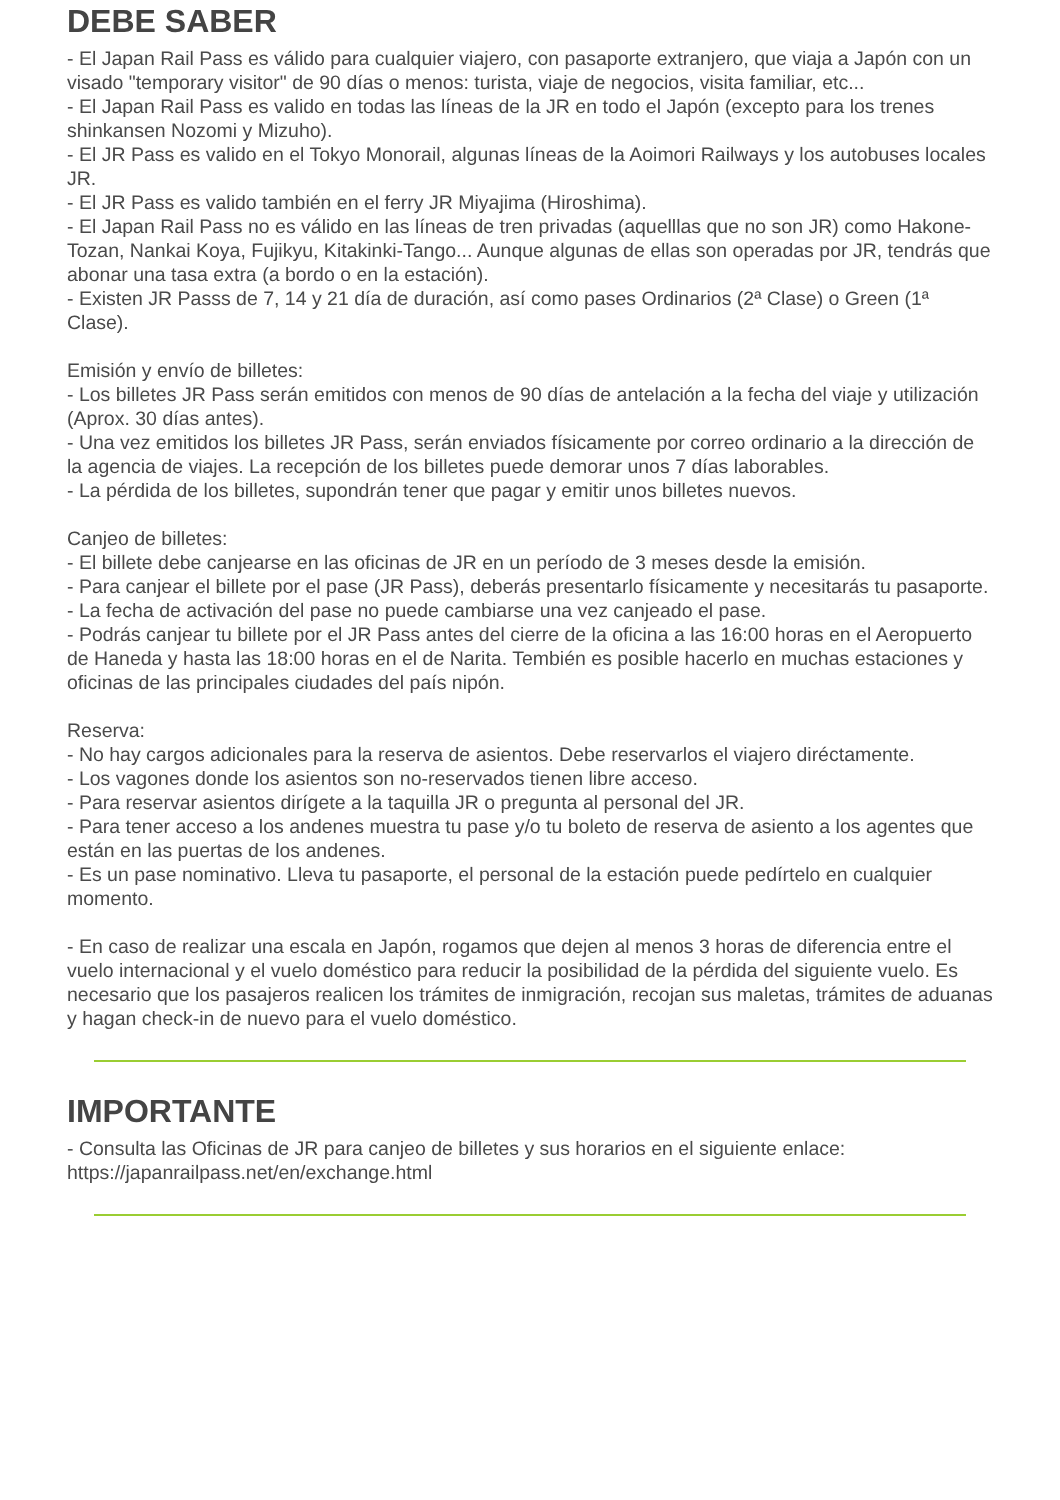DEBE SABER
- El Japan Rail Pass es válido para cualquier viajero, con pasaporte extranjero, que viaja a Japón con un visado "temporary visitor" de 90 días o menos: turista, viaje de negocios, visita familiar, etc...
- El Japan Rail Pass es valido en todas las líneas de la JR en todo el Japón (excepto para los trenes shinkansen Nozomi y Mizuho).
- El JR Pass es valido en el Tokyo Monorail, algunas líneas de la Aoimori Railways y los autobuses locales JR.
- El JR Pass es valido también en el ferry JR Miyajima (Hiroshima).
- El Japan Rail Pass no es válido en las líneas de tren privadas (aquelllas que no son JR) como Hakone-Tozan, Nankai Koya, Fujikyu, Kitakinki-Tango... Aunque algunas de ellas son operadas por JR, tendrás que abonar una tasa extra (a bordo o en la estación).
- Existen JR Passs de 7, 14 y 21 día de duración, así como pases Ordinarios (2ª Clase) o Green (1ª Clase).
Emisión y envío de billetes:
- Los billetes JR Pass serán emitidos con menos de 90 días de antelación a la fecha del viaje y utilización (Aprox. 30 días antes).
- Una vez emitidos los billetes JR Pass, serán enviados físicamente por correo ordinario a la dirección de la agencia de viajes. La recepción de los billetes puede demorar unos 7 días laborables.
- La pérdida de los billetes, supondrán tener que pagar y emitir unos billetes nuevos.
Canjeo de billetes:
- El billete debe canjearse en las oficinas de JR en un período de 3 meses desde la emisión.
- Para canjear el billete por el pase (JR Pass), deberás presentarlo físicamente y necesitarás tu pasaporte.
- La fecha de activación del pase no puede cambiarse una vez canjeado el pase.
- Podrás canjear tu billete por el JR Pass antes del cierre de la oficina a las 16:00 horas en el Aeropuerto de Haneda y hasta las 18:00 horas en el de Narita. Tembién es posible hacerlo en muchas estaciones y oficinas de las principales ciudades del país nipón.
Reserva:
- No hay cargos adicionales para la reserva de asientos. Debe reservarlos el viajero diréctamente.
- Los vagones donde los asientos son no-reservados tienen libre acceso.
- Para reservar asientos dirígete a la taquilla JR o pregunta al personal del JR.
- Para tener acceso a los andenes muestra tu pase y/o tu boleto de reserva de asiento a los agentes que están en las puertas de los andenes.
- Es un pase nominativo. Lleva tu pasaporte, el personal de la estación puede pedírtelo en cualquier momento.
- En caso de realizar una escala en Japón, rogamos que dejen al menos 3 horas de diferencia entre el vuelo internacional y el vuelo doméstico para reducir la posibilidad de la pérdida del siguiente vuelo. Es necesario que los pasajeros realicen los trámites de inmigración, recojan sus maletas, trámites de aduanas y hagan check-in de nuevo para el vuelo doméstico.
IMPORTANTE
- Consulta las Oficinas de JR para canjeo de billetes y sus horarios en el siguiente enlace: https://japanrailpass.net/en/exchange.html